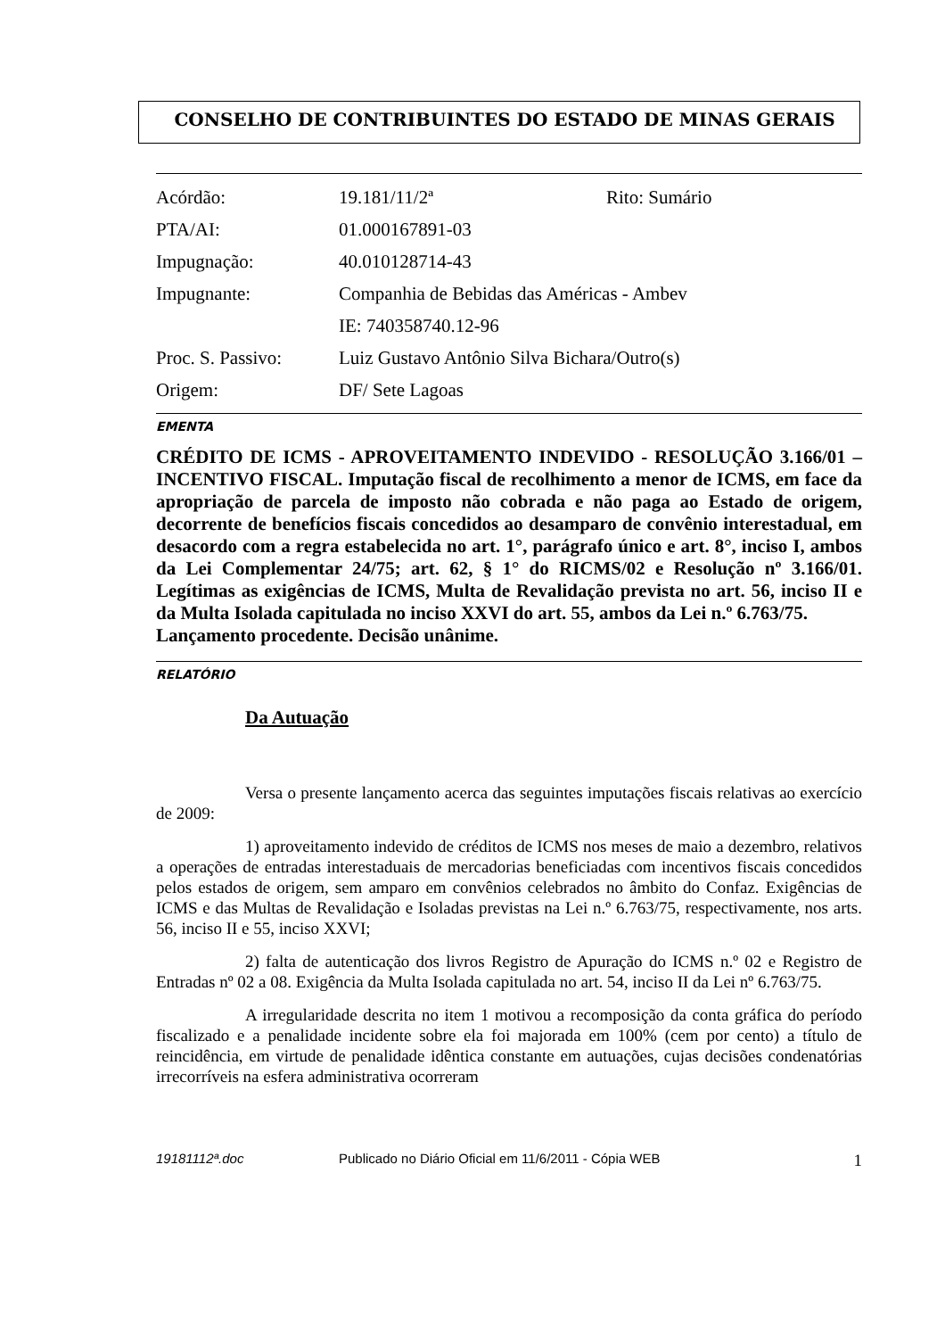CONSELHO DE CONTRIBUINTES DO ESTADO DE MINAS GERAIS
| Acórdão: | 19.181/11/2ª | Rito: Sumário |
| PTA/AI: | 01.000167891-03 | |
| Impugnação: | 40.010128714-43 | |
| Impugnante: | Companhia de Bebidas das Américas - Ambev | |
| | IE: 740358740.12-96 | |
| Proc. S. Passivo: | Luiz Gustavo Antônio Silva Bichara/Outro(s) | |
| Origem: | DF/ Sete Lagoas | |
EMENTA
CRÉDITO DE ICMS - APROVEITAMENTO INDEVIDO - RESOLUÇÃO 3.166/01 – INCENTIVO FISCAL. Imputação fiscal de recolhimento a menor de ICMS, em face da apropriação de parcela de imposto não cobrada e não paga ao Estado de origem, decorrente de benefícios fiscais concedidos ao desamparo de convênio interestadual, em desacordo com a regra estabelecida no art. 1°, parágrafo único e art. 8°, inciso I, ambos da Lei Complementar 24/75; art. 62, § 1° do RICMS/02 e Resolução nº 3.166/01. Legítimas as exigências de ICMS, Multa de Revalidação prevista no art. 56, inciso II e da Multa Isolada capitulada no inciso XXVI do art. 55, ambos da Lei n.º 6.763/75.
Lançamento procedente. Decisão unânime.
RELATÓRIO
Da Autuação
Versa o presente lançamento acerca das seguintes imputações fiscais relativas ao exercício de 2009:
1) aproveitamento indevido de créditos de ICMS nos meses de maio a dezembro, relativos a operações de entradas interestaduais de mercadorias beneficiadas com incentivos fiscais concedidos pelos estados de origem, sem amparo em convênios celebrados no âmbito do Confaz. Exigências de ICMS e das Multas de Revalidação e Isoladas previstas na Lei n.º 6.763/75, respectivamente, nos arts. 56, inciso II e 55, inciso XXVI;
2) falta de autenticação dos livros Registro de Apuração do ICMS n.º 02 e Registro de Entradas nº 02 a 08. Exigência da Multa Isolada capitulada no art. 54, inciso II da Lei nº 6.763/75.
A irregularidade descrita no item 1 motivou a recomposição da conta gráfica do período fiscalizado e a penalidade incidente sobre ela foi majorada em 100% (cem por cento) a título de reincidência, em virtude de penalidade idêntica constante em autuações, cujas decisões condenatórias irrecorríveis na esfera administrativa ocorreram
19181112ª.doc Publicado no Diário Oficial em 11/6/2011 - Cópia WEB 1